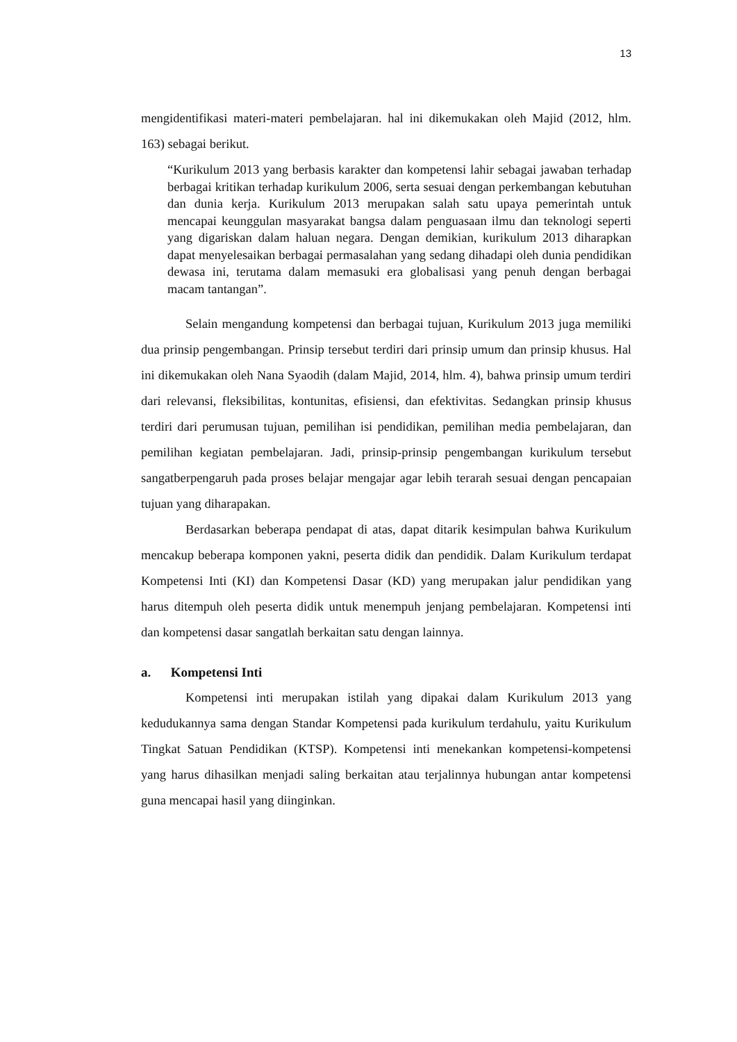13
mengidentifikasi materi-materi pembelajaran. hal ini dikemukakan oleh Majid (2012, hlm. 163) sebagai berikut.
“Kurikulum 2013 yang berbasis karakter dan kompetensi lahir sebagai jawaban terhadap berbagai kritikan terhadap kurikulum 2006, serta sesuai dengan perkembangan kebutuhan dan dunia kerja. Kurikulum 2013 merupakan salah satu upaya pemerintah untuk mencapai keunggulan masyarakat bangsa dalam penguasaan ilmu dan teknologi seperti yang digariskan dalam haluan negara. Dengan demikian, kurikulum 2013 diharapkan dapat menyelesaikan berbagai permasalahan yang sedang dihadapi oleh dunia pendidikan dewasa ini, terutama dalam memasuki era globalisasi yang penuh dengan berbagai macam tantangan”.
Selain mengandung kompetensi dan berbagai tujuan, Kurikulum 2013 juga memiliki dua prinsip pengembangan. Prinsip tersebut terdiri dari prinsip umum dan prinsip khusus. Hal ini dikemukakan oleh Nana Syaodih (dalam Majid, 2014, hlm. 4), bahwa prinsip umum terdiri dari relevansi, fleksibilitas, kontunitas, efisiensi, dan efektivitas. Sedangkan prinsip khusus terdiri dari perumusan tujuan, pemilihan isi pendidikan, pemilihan media pembelajaran, dan pemilihan kegiatan pembelajaran. Jadi, prinsip-prinsip pengembangan kurikulum tersebut sangatberpengaruh pada proses belajar mengajar agar lebih terarah sesuai dengan pencapaian tujuan yang diharapakan.
Berdasarkan beberapa pendapat di atas, dapat ditarik kesimpulan bahwa Kurikulum mencakup beberapa komponen yakni, peserta didik dan pendidik. Dalam Kurikulum terdapat Kompetensi Inti (KI) dan Kompetensi Dasar (KD) yang merupakan jalur pendidikan yang harus ditempuh oleh peserta didik untuk menempuh jenjang pembelajaran. Kompetensi inti dan kompetensi dasar sangatlah berkaitan satu dengan lainnya.
a. Kompetensi Inti
Kompetensi inti merupakan istilah yang dipakai dalam Kurikulum 2013 yang kedudukannya sama dengan Standar Kompetensi pada kurikulum terdahulu, yaitu Kurikulum Tingkat Satuan Pendidikan (KTSP). Kompetensi inti menekankan kompetensi-kompetensi yang harus dihasilkan menjadi saling berkaitan atau terjalinnya hubungan antar kompetensi guna mencapai hasil yang diinginkan.